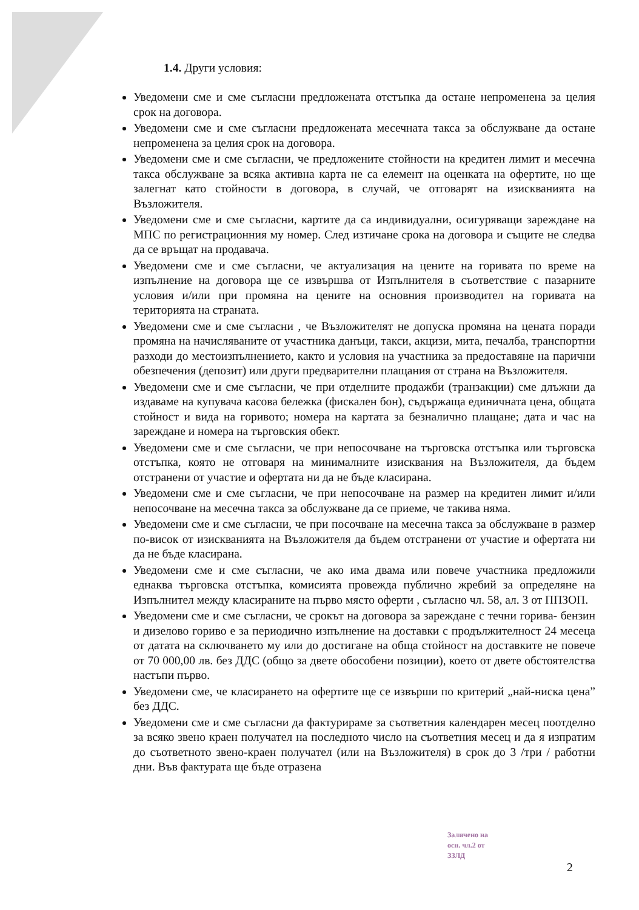1.4. Други условия:
Уведомени сме и сме съгласни предложената отстъпка да остане непроменена за целия срок на договора.
Уведомени сме и сме съгласни предложената месечната такса за обслужване да остане непроменена за целия срок на договора.
Уведомени сме и сме съгласни, че предложените стойности на кредитен лимит и месечна такса обслужване за всяка активна карта не са елемент на оценката на офертите, но ще залегнат като стойности в договора, в случай, че отговарят на изискванията на Възложителя.
Уведомени сме и сме съгласни, картите да са индивидуални, осигуряващи зареждане на МПС по регистрационния му номер. След изтичане срока на договора и същите не следва да се връщат на продавача.
Уведомени сме и сме съгласни, че актуализация на цените на горивата по време на изпълнение на договора ще се извършва от Изпълнителя в съответствие с пазарните условия и/или при промяна на цените на основния производител на горивата на територията на страната.
Уведомени сме и сме съгласни , че Възложителят не допуска промяна на цената поради промяна на начисляваните от участника данъци, такси, акцизи, мита, печалба, транспортни разходи до местоизпълнението, както и условия на участника за предоставяне на парични обезпечения (депозит) или други предварителни плащания от страна на Възложителя.
Уведомени сме и сме съгласни, че при отделните продажби (транзакции) сме длъжни да издаваме на купувача касова бележка (фискален бон), съдържаща единичната цена, общата стойност и вида на горивото; номера на картата за безналично плащане; дата и час на зареждане и номера на търговския обект.
Уведомени сме и сме съгласни, че при непосочване на търговска отстъпка или търговска отстъпка, която не отговаря на минималните изисквания на Възложителя, да бъдем отстранени от участие и офертата ни да не бъде класирана.
Уведомени сме и сме съгласни, че при непосочване на размер на кредитен лимит и/или непосочване на месечна такса за обслужване да се приеме, че такива няма.
Уведомени сме и сме съгласни, че при посочване на месечна такса за обслужване в размер по-висок от изискванията на Възложителя да бъдем отстранени от участие и офертата ни да не бъде класирана.
Уведомени сме и сме съгласни, че ако има двама или повече участника предложили еднаква търговска отстъпка, комисията провежда публично жребий за определяне на Изпълнител между класираните на първо място оферти , съгласно чл. 58, ал. 3 от ППЗОП.
Уведомени сме и сме съгласни, че срокът на договора за зареждане с течни горива- бензин и дизелово гориво е за периодично изпълнение на доставки с продължителност 24 месеца от датата на сключването му или до достигане на обща стойност на доставките не повече от 70 000,00 лв. без ДДС (общо за двете обособени позиции), което от двете обстоятелства настъпи първо.
Уведомени сме, че класирането на офертите ще се извърши по критерий „най-ниска цена” без ДДС.
Уведомени сме и сме съгласни да фактурираме за съответния календарен месец поотделно за всяко звено краен получател на последното число на съответния месец и да я изпратим до съответното звено-краен получател (или на Възложителя) в срок до 3 /три / работни дни. Във фактурата ще бъде отразена
Заличено на
осн. чл.2 от
ЗЗЛД
2